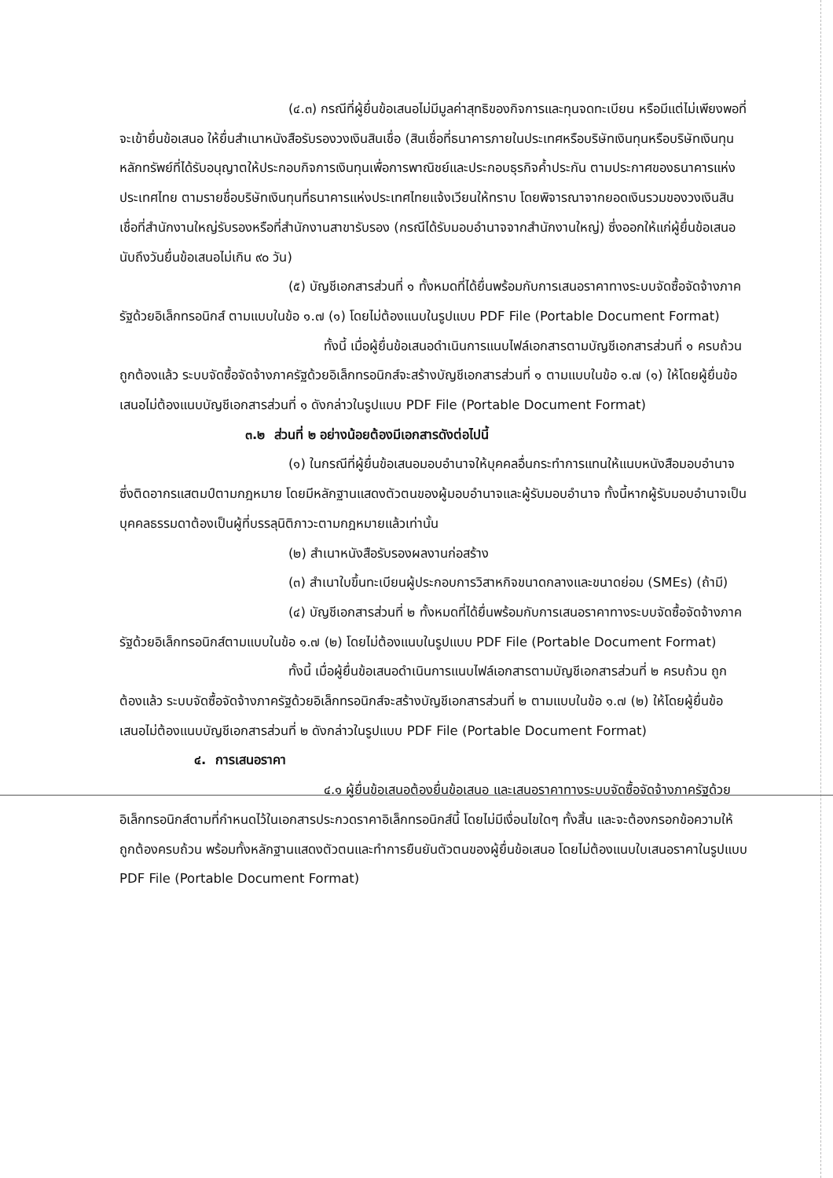(๔.๓) กรณีที่ผู้ยื่นข้อเสนอไม่มีมูลค่าสุทธิของกิจการและทุนจดทะเบียน หรือมีแต่ไม่เพียงพอที่จะเข้ายื่นข้อเสนอ ให้ยื่นสำเนาหนังสือรับรองวงเงินสินเชื่อ (สินเชื่อที่ธนาคารภายในประเทศหรือบริษัทเงินทุนหรือบริษัทเงินทุนหลักทรัพย์ที่ได้รับอนุญาตให้ประกอบกิจการเงินทุนเพื่อการพาณิชย์และประกอบธุรกิจค้ำประกัน ตามประกาศของธนาคารแห่งประเทศไทย ตามรายชื่อบริษัทเงินทุนที่ธนาคารแห่งประเทศไทยแจ้งเวียนให้ทราบ โดยพิจารณาจากยอดเงินรวมของวงเงินสินเชื่อที่สำนักงานใหญ่รับรองหรือที่สำนักงานสาขารับรอง (กรณีได้รับมอบอำนาจจากสำนักงานใหญ่) ซึ่งออกให้แก่ผู้ยื่นข้อเสนอ นับถึงวันยื่นข้อเสนอไม่เกิน ๙๐ วัน)
(๕) บัญชีเอกสารส่วนที่ ๑ ทั้งหมดที่ได้ยื่นพร้อมกับการเสนอราคาทางระบบจัดซื้อจัดจ้างภาครัฐด้วยอิเล็กทรอนิกส์ ตามแบบในข้อ ๑.๗ (๑) โดยไม่ต้องแนบในรูปแบบ PDF File (Portable Document Format)
ทั้งนี้ เมื่อผู้ยื่นข้อเสนอดำเนินการแนบไฟล์เอกสารตามบัญชีเอกสารส่วนที่ ๑ ครบถ้วน ถูกต้องแล้ว ระบบจัดซื้อจัดจ้างภาครัฐด้วยอิเล็กทรอนิกส์จะสร้างบัญชีเอกสารส่วนที่ ๑ ตามแบบในข้อ ๑.๗ (๑) ให้โดยผู้ยื่นข้อเสนอไม่ต้องแนบบัญชีเอกสารส่วนที่ ๑ ดังกล่าวในรูปแบบ PDF File (Portable Document Format)
๓.๒ ส่วนที่ ๒ อย่างน้อยต้องมีเอกสารดังต่อไปนี้
(๑) ในกรณีที่ผู้ยื่นข้อเสนอมอบอำนาจให้บุคคลอื่นกระทำการแทนให้แนบหนังสือมอบอำนาจซึ่งติดอากรแสตมป์ตามกฎหมาย โดยมีหลักฐานแสดงตัวตนของผู้มอบอำนาจและผู้รับมอบอำนาจ ทั้งนี้หากผู้รับมอบอำนาจเป็นบุคคลธรรมดาต้องเป็นผู้ที่บรรลุนิติภาวะตามกฎหมายแล้วเท่านั้น
(๒) สำเนาหนังสือรับรองผลงานก่อสร้าง
(๓) สำเนาใบขึ้นทะเบียนผู้ประกอบการวิสาหกิจขนาดกลางและขนาดย่อม (SMEs) (ถ้ามี)
(๔) บัญชีเอกสารส่วนที่ ๒ ทั้งหมดที่ได้ยื่นพร้อมกับการเสนอราคาทางระบบจัดซื้อจัดจ้างภาครัฐด้วยอิเล็กทรอนิกส์ตามแบบในข้อ ๑.๗ (๒) โดยไม่ต้องแนบในรูปแบบ PDF File (Portable Document Format)
ทั้งนี้ เมื่อผู้ยื่นข้อเสนอดำเนินการแนบไฟล์เอกสารตามบัญชีเอกสารส่วนที่ ๒ ครบถ้วน ถูกต้องแล้ว ระบบจัดซื้อจัดจ้างภาครัฐด้วยอิเล็กทรอนิกส์จะสร้างบัญชีเอกสารส่วนที่ ๒ ตามแบบในข้อ ๑.๗ (๒) ให้โดยผู้ยื่นข้อเสนอไม่ต้องแนบบัญชีเอกสารส่วนที่ ๒ ดังกล่าวในรูปแบบ PDF File (Portable Document Format)
๔. การเสนอราคา
๔.๑ ผู้ยื่นข้อเสนอต้องยื่นข้อเสนอ และเสนอราคาทางระบบจัดซื้อจัดจ้างภาครัฐด้วยอิเล็กทรอนิกส์ตามที่กำหนดไว้ในเอกสารประกวดราคาอิเล็กทรอนิกส์นี้ โดยไม่มีเงื่อนไขใดๆ ทั้งสิ้น และจะต้องกรอกข้อความให้ถูกต้องครบถ้วน พร้อมทั้งหลักฐานแสดงตัวตนและทำการยืนยันตัวตนของผู้ยื่นข้อเสนอ โดยไม่ต้องแนบใบเสนอราคาในรูปแบบ PDF File (Portable Document Format)